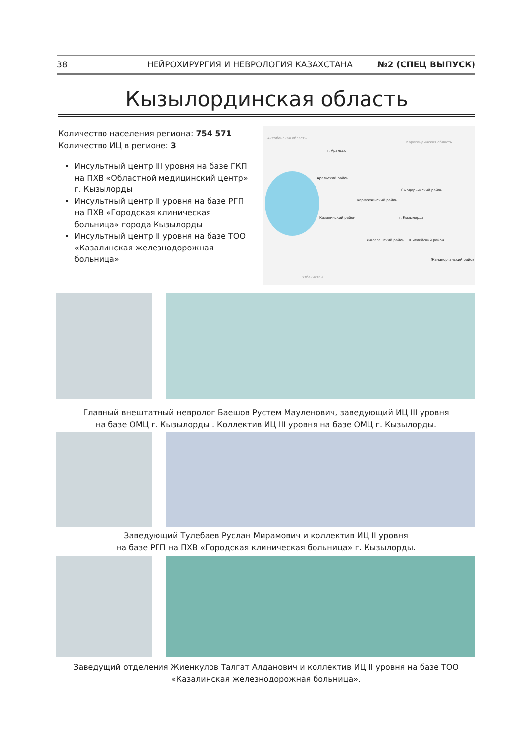38 НЕЙРОХИРУРГИЯ И НЕВРОЛОГИЯ КАЗАХСТАНА №2 (СПЕЦ ВЫПУСК)
Кызылординская область
Количество населения региона: 754 571
Количество ИЦ в регионе: 3
Инсультный центр III уровня на базе ГКП на ПХВ «Областной медицинский центр» г. Кызылорды
Инсультный центр II уровня на базе РГП на ПХВ «Городская клиническая больница» города Кызылорды
Инсультный центр II уровня на базе ТОО «Казалинская железнодорожная больница»
Актобенская область
г. Аральск
Карагандинская область
Аральский район
Кармакчинский район
Сырдарьинский район
Казалинский район г. Кызылорда
Жалагашский район Шиелийский район
Жанакорганский район
Узбекистан
Главный внештатный невролог Баешов Рустем Мауленович, заведующий ИЦ III уровня
на базе ОМЦ г. Кызылорды . Коллектив ИЦ III уровня на базе ОМЦ г. Кызылорды.
Заведующий Тулебаев Руслан Мирамович и коллектив ИЦ II уровня
на базе РГП на ПХВ «Городская клиническая больница» г. Кызылорды.
Заведущий отделения Жиенкулов Талгат Алданович и коллектив ИЦ II уровня на базе ТОО
«Казалинская железнодорожная больница».